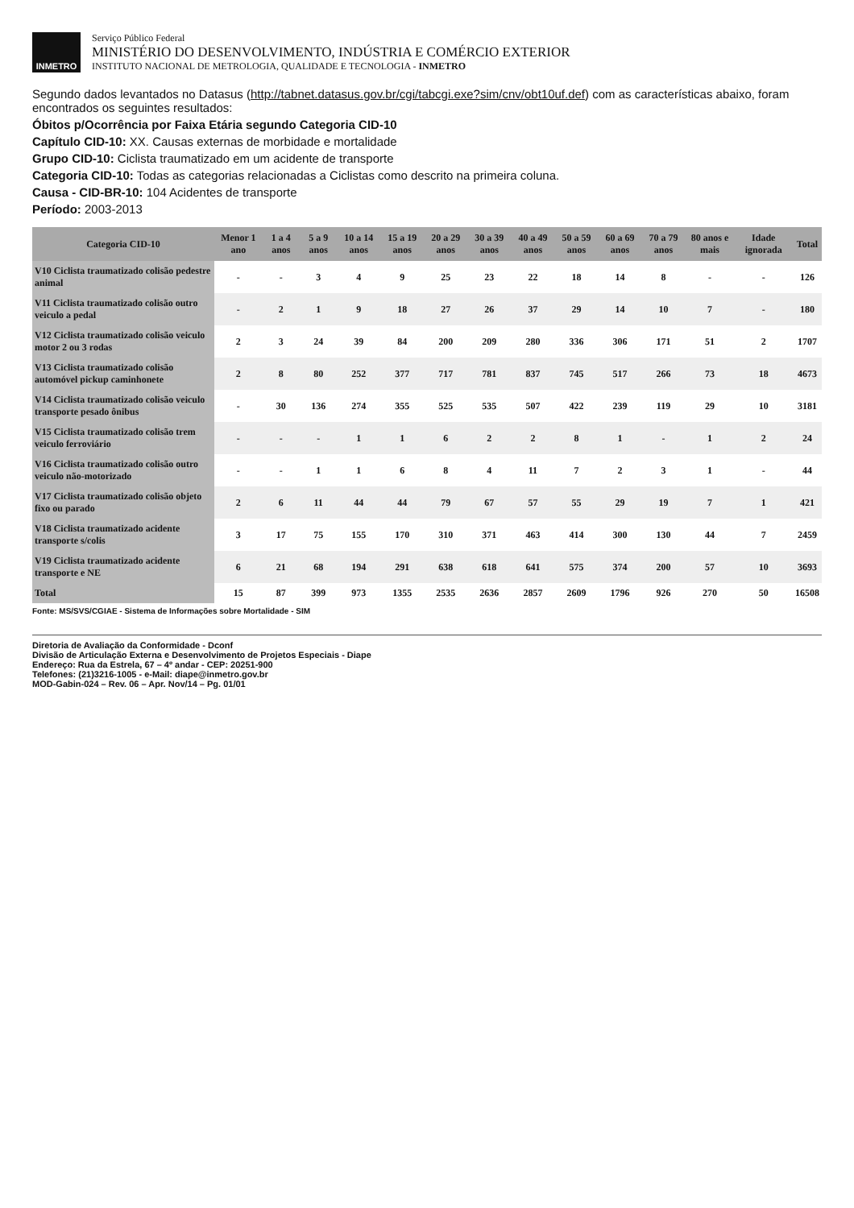INMETRO
Serviço Público Federal
MINISTÉRIO DO DESENVOLVIMENTO, INDÚSTRIA E COMÉRCIO EXTERIOR
INSTITUTO NACIONAL DE METROLOGIA, QUALIDADE E TECNOLOGIA - INMETRO
Segundo dados levantados no Datasus (http://tabnet.datasus.gov.br/cgi/tabcgi.exe?sim/cnv/obt10uf.def) com as características abaixo, foram encontrados os seguintes resultados:
Óbitos p/Ocorrência por Faixa Etária segundo Categoria CID-10
Capítulo CID-10: XX. Causas externas de morbidade e mortalidade
Grupo CID-10: Ciclista traumatizado em um acidente de transporte
Categoria CID-10: Todas as categorias relacionadas a Ciclistas como descrito na primeira coluna.
Causa - CID-BR-10: 104 Acidentes de transporte
Período: 2003-2013
| Categoria CID-10 | Menor 1 ano | 1 a 4 anos | 5 a 9 anos | 10 a 14 anos | 15 a 19 anos | 20 a 29 anos | 30 a 39 anos | 40 a 49 anos | 50 a 59 anos | 60 a 69 anos | 70 a 79 anos | 80 anos e mais | Idade ignorada | Total |
| --- | --- | --- | --- | --- | --- | --- | --- | --- | --- | --- | --- | --- | --- | --- |
| V10 Ciclista traumatizado colisão pedestre animal | - | - | 3 | 4 | 9 | 25 | 23 | 22 | 18 | 14 | 8 | - | - | 126 |
| V11 Ciclista traumatizado colisão outro veiculo a pedal | - | 2 | 1 | 9 | 18 | 27 | 26 | 37 | 29 | 14 | 10 | 7 | - | 180 |
| V12 Ciclista traumatizado colisão veiculo motor 2 ou 3 rodas | 2 | 3 | 24 | 39 | 84 | 200 | 209 | 280 | 336 | 306 | 171 | 51 | 2 | 1707 |
| V13 Ciclista traumatizado colisão automóvel pickup caminhonete | 2 | 8 | 80 | 252 | 377 | 717 | 781 | 837 | 745 | 517 | 266 | 73 | 18 | 4673 |
| V14 Ciclista traumatizado colisão veiculo transporte pesado ônibus | - | 30 | 136 | 274 | 355 | 525 | 535 | 507 | 422 | 239 | 119 | 29 | 10 | 3181 |
| V15 Ciclista traumatizado colisão trem veiculo ferroviário | - | - | - | 1 | 1 | 6 | 2 | 2 | 8 | 1 | - | 1 | 2 | 24 |
| V16 Ciclista traumatizado colisão outro veiculo não-motorizado | - | - | 1 | 1 | 6 | 8 | 4 | 11 | 7 | 2 | 3 | 1 | - | 44 |
| V17 Ciclista traumatizado colisão objeto fixo ou parado | 2 | 6 | 11 | 44 | 44 | 79 | 67 | 57 | 55 | 29 | 19 | 7 | 1 | 421 |
| V18 Ciclista traumatizado acidente transporte s/colis | 3 | 17 | 75 | 155 | 170 | 310 | 371 | 463 | 414 | 300 | 130 | 44 | 7 | 2459 |
| V19 Ciclista traumatizado acidente transporte e NE | 6 | 21 | 68 | 194 | 291 | 638 | 618 | 641 | 575 | 374 | 200 | 57 | 10 | 3693 |
| Total | 15 | 87 | 399 | 973 | 1355 | 2535 | 2636 | 2857 | 2609 | 1796 | 926 | 270 | 50 | 16508 |
Fonte: MS/SVS/CGIAE - Sistema de Informações sobre Mortalidade - SIM
Diretoria de Avaliação da Conformidade - Dconf
Divisão de Articulação Externa e Desenvolvimento de Projetos Especiais - Diape
Endereço: Rua da Estrela, 67 – 4º andar - CEP: 20251-900
Telefones: (21)3216-1005 - e-Mail: diape@inmetro.gov.br
MOD-Gabin-024 – Rev. 06 – Apr. Nov/14 – Pg. 01/01